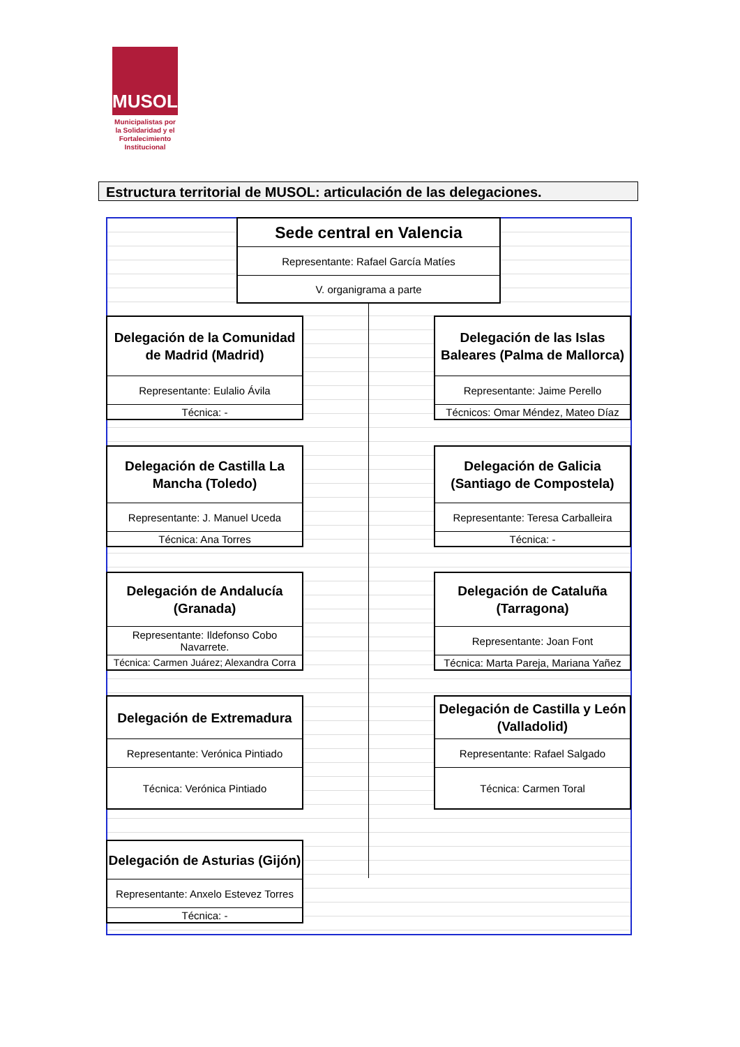MUSOL
Municipalistas por la Solidaridad y el Fortalecimiento Institucional
Estructura territorial de MUSOL: articulación de las delegaciones.
Sede central en Valencia
Representante: Rafael García Matíes
V. organigrama a parte
Delegación de la Comunidad
de Madrid (Madrid)
Representante: Eulalio Ávila
Técnica: -
Delegación de las Islas
Baleares (Palma de Mallorca)
Representante: Jaime Perello
Técnicos: Omar Méndez, Mateo Díaz
Delegación de Castilla La
Mancha (Toledo)
Representante: J. Manuel Uceda
Técnica: Ana Torres
Delegación de Galicia
(Santiago de Compostela)
Representante: Teresa Carballeira
Técnica: -
Delegación de Andalucía
(Granada)
Representante: Ildefonso Cobo
Navarrete.
Técnica: Carmen Juárez; Alexandra Corra
Delegación de Cataluña
(Tarragona)
Representante: Joan Font
Técnica: Marta Pareja, Mariana Yañez
Delegación de Extremadura
Representante: Verónica Pintiado
Técnica: Verónica Pintiado
Delegación de Castilla y León
(Valladolid)
Representante: Rafael Salgado
Técnica: Carmen Toral
Delegación de Asturias (Gijón)
Representante: Anxelo Estevez Torres
Técnica: -